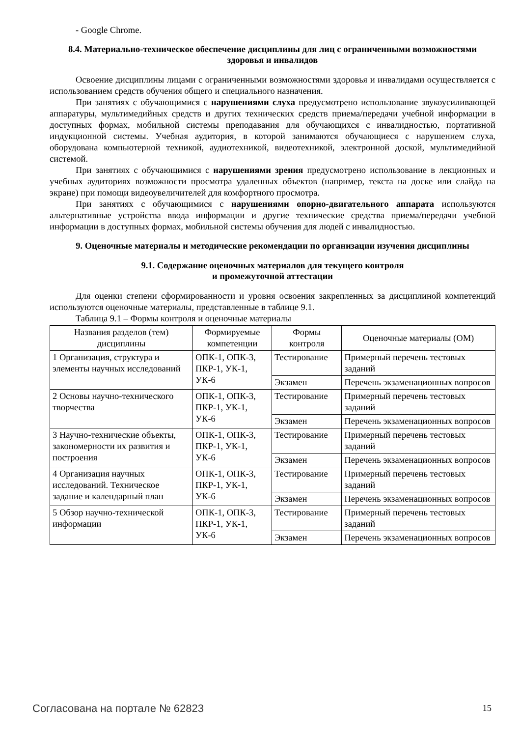- Google Chrome.
8.4. Материально-техническое обеспечение дисциплины для лиц с ограниченными возможностями здоровья и инвалидов
Освоение дисциплины лицами с ограниченными возможностями здоровья и инвалидами осуществляется с использованием средств обучения общего и специального назначения.
При занятиях с обучающимися с нарушениями слуха предусмотрено использование звукоусиливающей аппаратуры, мультимедийных средств и других технических средств приема/передачи учебной информации в доступных формах, мобильной системы преподавания для обучающихся с инвалидностью, портативной индукционной системы. Учебная аудитория, в которой занимаются обучающиеся с нарушением слуха, оборудована компьютерной техникой, аудиотехникой, видеотехникой, электронной доской, мультимедийной системой.
При занятиях с обучающимися с нарушениями зрения предусмотрено использование в лекционных и учебных аудиториях возможности просмотра удаленных объектов (например, текста на доске или слайда на экране) при помощи видеоувеличителей для комфортного просмотра.
При занятиях с обучающимися с нарушениями опорно-двигательного аппарата используются альтернативные устройства ввода информации и другие технические средства приема/передачи учебной информации в доступных формах, мобильной системы обучения для людей с инвалидностью.
9. Оценочные материалы и методические рекомендации по организации изучения дисциплины
9.1. Содержание оценочных материалов для текущего контроля
и промежуточной аттестации
Для оценки степени сформированности и уровня освоения закрепленных за дисциплиной компетенций используются оценочные материалы, представленные в таблице 9.1.
Таблица 9.1 – Формы контроля и оценочные материалы
| Названия разделов (тем) дисциплины | Формируемые компетенции | Формы контроля | Оценочные материалы (ОМ) |
| --- | --- | --- | --- |
| 1 Организация, структура и элементы научных исследований | ОПК-1, ОПК-3, ПКР-1, УК-1, УК-6 | Тестирование | Примерный перечень тестовых заданий |
| | | Экзамен | Перечень экзаменационных вопросов |
| 2 Основы научно-технического творчества | ОПК-1, ОПК-3, ПКР-1, УК-1, УК-6 | Тестирование | Примерный перечень тестовых заданий |
| | | Экзамен | Перечень экзаменационных вопросов |
| 3 Научно-технические объекты, закономерности их развития и построения | ОПК-1, ОПК-3, ПКР-1, УК-1, УК-6 | Тестирование | Примерный перечень тестовых заданий |
| | | Экзамен | Перечень экзаменационных вопросов |
| 4 Организация научных исследований. Техническое задание и календарный план | ОПК-1, ОПК-3, ПКР-1, УК-1, УК-6 | Тестирование | Примерный перечень тестовых заданий |
| | | Экзамен | Перечень экзаменационных вопросов |
| 5 Обзор научно-технической информации | ОПК-1, ОПК-3, ПКР-1, УК-1, УК-6 | Тестирование | Примерный перечень тестовых заданий |
| | | Экзамен | Перечень экзаменационных вопросов |
Согласована на портале № 62823 15